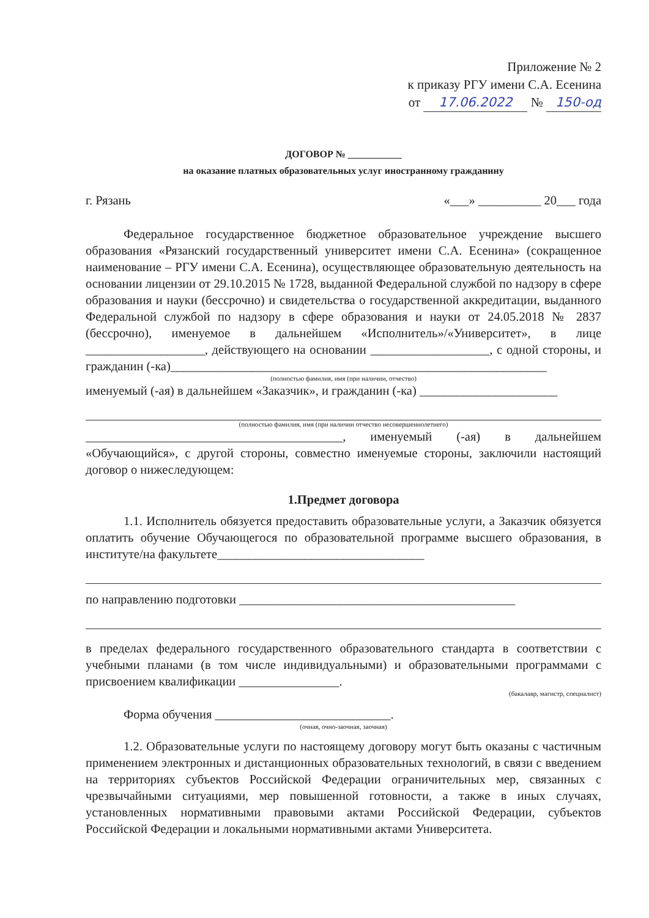Приложение № 2
к приказу РГУ имени С.А. Есенина
от 17.06.2022 № 150-од
ДОГОВОР № ___________
на оказание платных образовательных услуг иностранному гражданину
г. Рязань «___» __________ 20___ года
Федеральное государственное бюджетное образовательное учреждение высшего образования «Рязанский государственный университет имени С.А. Есенина» (сокращенное наименование – РГУ имени С.А. Есенина), осуществляющее образовательную деятельность на основании лицензии от 29.10.2015 № 1728, выданной Федеральной службой по надзору в сфере образования и науки (бессрочно) и свидетельства о государственной аккредитации, выданного Федеральной службой по надзору в сфере образования и науки от 24.05.2018 № 2837 (бессрочно), именуемое в дальнейшем «Исполнитель»/«Университет», в лице ___________________, действующего на основании ___________________, с одной стороны, и гражданин (-ка)____________________________________________________________
(полностью фамилия, имя (при наличии, отчество)
именуемый (-ая) в дальнейшем «Заказчик», и гражданин (-ка) ______________________
(полностью фамилия, имя (при наличии отчество несовершеннолетнего)
_________________________________________, именуемый (-ая) в дальнейшем «Обучающийся», с другой стороны, совместно именуемые стороны, заключили настоящий договор о нижеследующем:
1.Предмет договора
1.1. Исполнитель обязуется предоставить образовательные услуги, а Заказчик обязуется оплатить обучение Обучающегося по образовательной программе высшего образования, в институте/на факультете_________________________________
по направлению подготовки ____________________________________________
в пределах федерального государственного образовательного стандарта в соответствии с учебными планами (в том числе индивидуальными) и образовательными программами с присвоением квалификации ________________.
(бакалавр, магистр, специалист)
Форма обучения ____________________________.
(очная, очно-заочная, заочная)
1.2. Образовательные услуги по настоящему договору могут быть оказаны с частичным применением электронных и дистанционных образовательных технологий, в связи с введением на территориях субъектов Российской Федерации ограничительных мер, связанных с чрезвычайными ситуациями, мер повышенной готовности, а также в иных случаях, установленных нормативными правовыми актами Российской Федерации, субъектов Российской Федерации и локальными нормативными актами Университета.